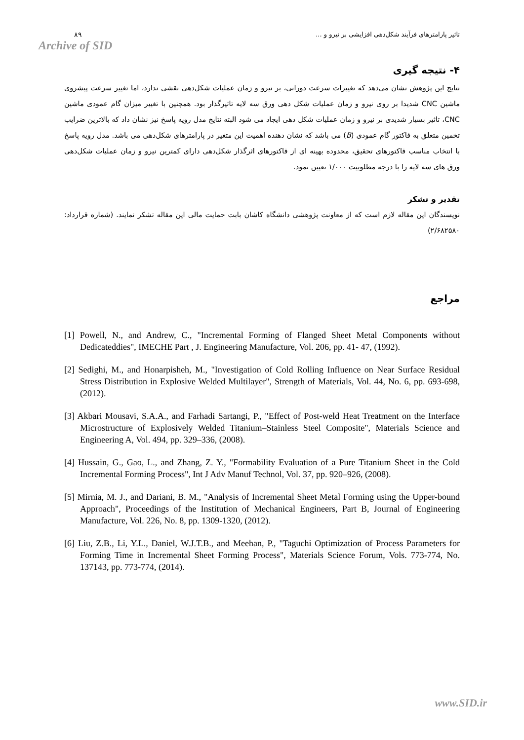۸۹
Archive of SID
تاثیر پارامترهای فرآیند شکل‌دهی افزایشی بر نیرو و ...
۴- نتیجه گیری
نتایج این پژوهش نشان می‌دهد که تغییرات سرعت دورانی، بر نیرو و زمان عملیات شکل‌دهی نقشی ندارد، اما تغییر سرعت پیشروی ماشین CNC شدیدا بر روی نیرو و زمان عملیات شکل دهی ورق سه لایه تاثیرگذار بود. همچنین با تغییر میزان گام عمودی ماشین CNC، تاثیر بسیار شدیدی بر نیرو و زمان عملیات شکل دهی ایجاد می شود البته نتایج مدل رویه پاسخ نیز نشان داد که بالاترین ضرایب تخمین متعلق به فاکتور گام عمودی (B) می باشد که نشان دهنده اهمیت این متغیر در پارامترهای شکل‌دهی می باشد. مدل رویه پاسخ با انتخاب مناسب فاکتورهای تحقیق، محدوده بهینه ای از فاکتورهای اثرگذار شکل‌دهی دارای کمترین نیرو و زمان عملیات شکل‌دهی ورق های سه لایه را با درجه مطلوبیت ۱/۰۰۰ تعیین نمود.
تقدیر و تشکر
نویسندگان این مقاله لازم است که از معاونت پژوهشی دانشگاه کاشان بابت حمایت مالی این مقاله تشکر نمایند. (شماره قرارداد: ۲/۶۸۲۵۸۰)
مراجع
[1] Powell, N., and Andrew, C., "Incremental Forming of Flanged Sheet Metal Components without Dedicateddies", IMECHE Part , J. Engineering Manufacture, Vol. 206, pp. 41- 47, (1992).
[2] Sedighi, M., and Honarpisheh, M., "Investigation of Cold Rolling Influence on Near Surface Residual Stress Distribution in Explosive Welded Multilayer", Strength of Materials, Vol. 44, No. 6, pp. 693-698, (2012).
[3] Akbari Mousavi, S.A.A., and Farhadi Sartangi, P., "Effect of Post-weld Heat Treatment on the Interface Microstructure of Explosively Welded Titanium–Stainless Steel Composite", Materials Science and Engineering A, Vol. 494, pp. 329–336, (2008).
[4] Hussain, G., Gao, L., and Zhang, Z. Y., "Formability Evaluation of a Pure Titanium Sheet in the Cold Incremental Forming Process", Int J Adv Manuf Technol, Vol. 37, pp. 920–926, (2008).
[5] Mirnia, M. J., and Dariani, B. M., "Analysis of Incremental Sheet Metal Forming using the Upper-bound Approach", Proceedings of the Institution of Mechanical Engineers, Part B, Journal of Engineering Manufacture, Vol. 226, No. 8, pp. 1309-1320, (2012).
[6] Liu, Z.B., Li, Y.L., Daniel, W.J.T.B., and Meehan, P., "Taguchi Optimization of Process Parameters for Forming Time in Incremental Sheet Forming Process", Materials Science Forum, Vols. 773-774, No. 137143, pp. 773-774, (2014).
www.SID.ir